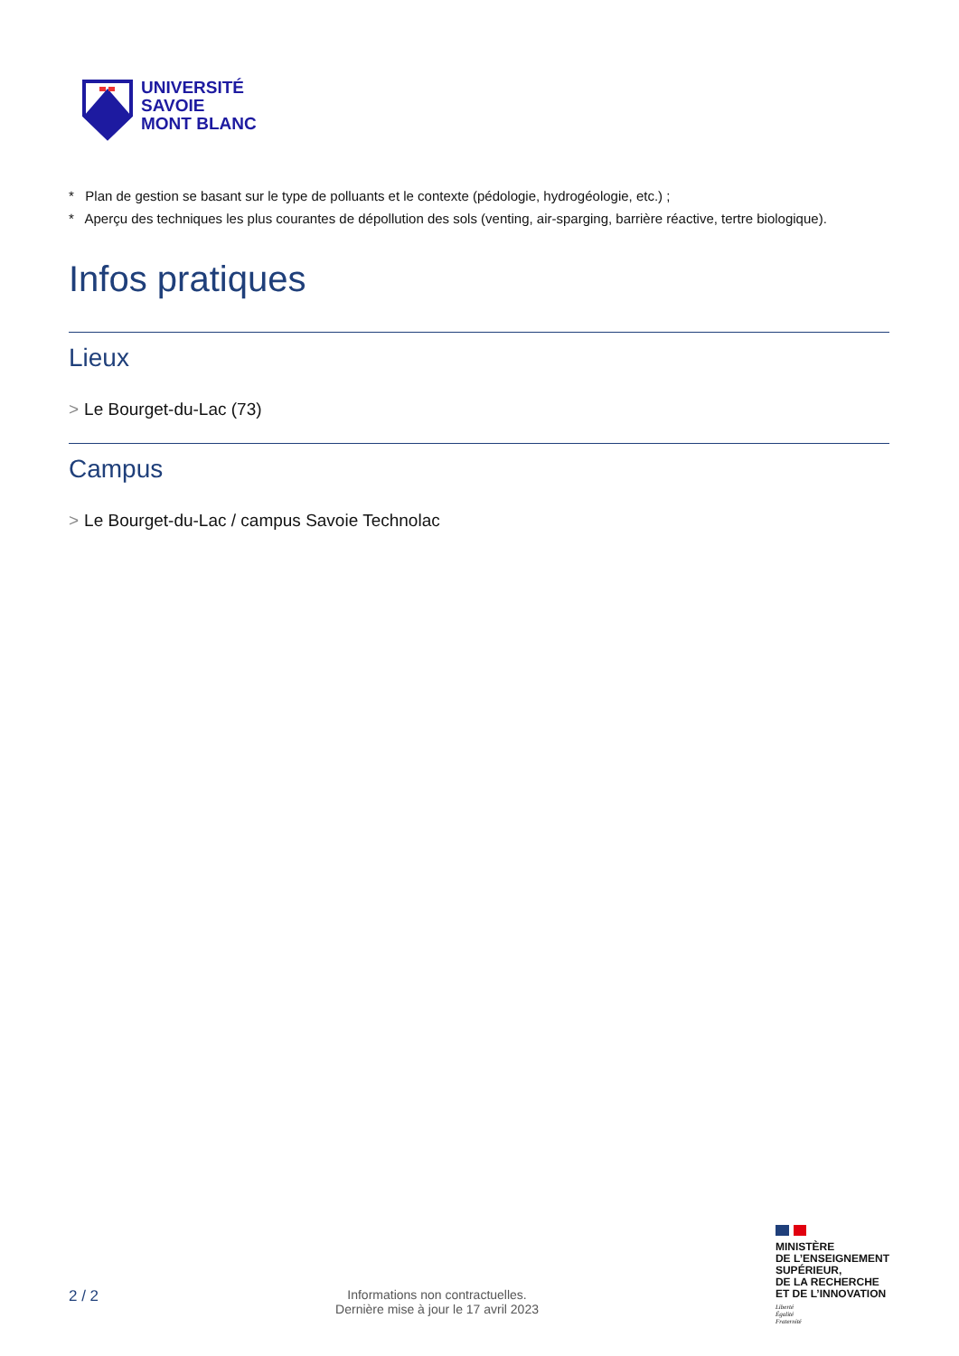UNIVERSITÉ
SAVOIE
MONT BLANC
* Plan de gestion se basant sur le type de polluants et le contexte (pédologie, hydrogéologie, etc.) ;
* Aperçu des techniques les plus courantes de dépollution des sols (venting, air-sparging, barrière réactive, tertre biologique).
Infos pratiques
Lieux
> Le Bourget-du-Lac (73)
Campus
> Le Bourget-du-Lac / campus Savoie Technolac
2 / 2
Informations non contractuelles.
Dernière mise à jour le 17 avril 2023
MINISTÈRE
DE L’ENSEIGNEMENT
SUPÉRIEUR,
DE LA RECHERCHE
ET DE L’INNOVATION
Liberté
Égalité
Fraternité